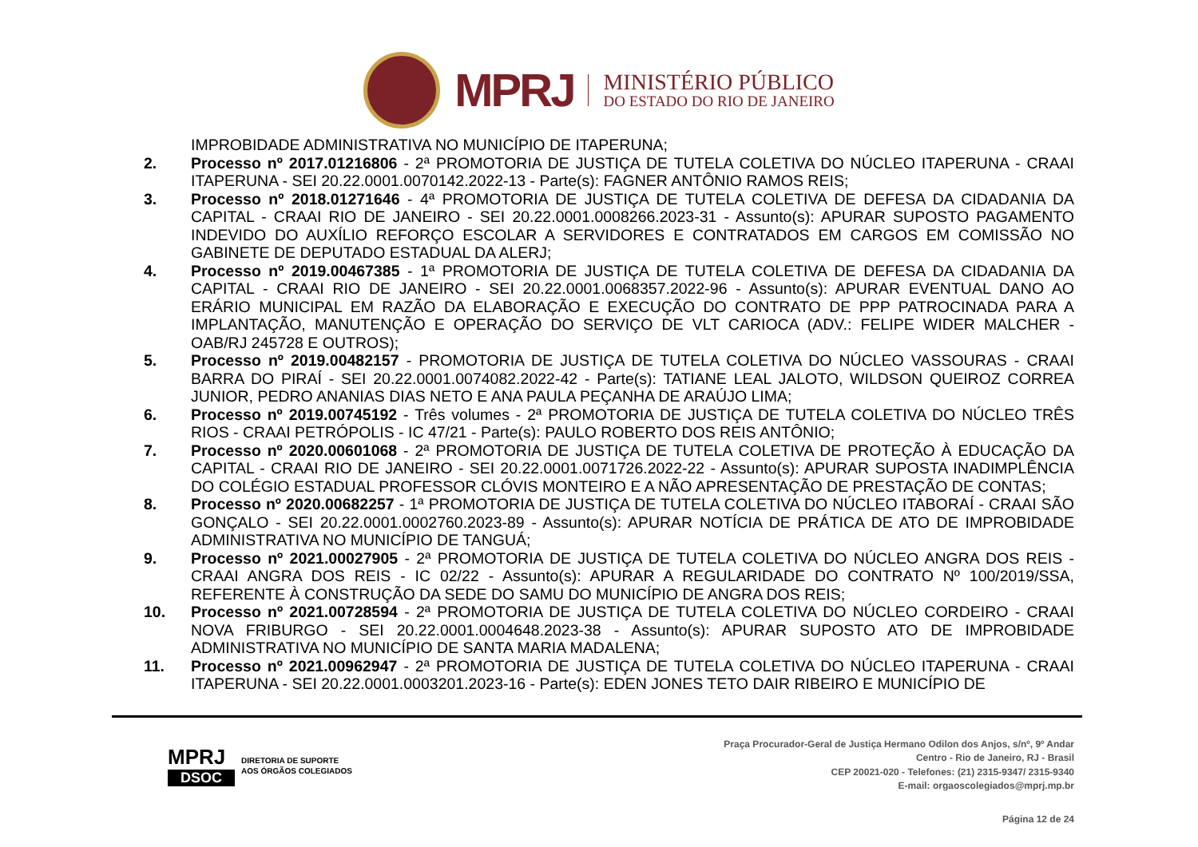MPRJ
MINISTÉRIO PÚBLICO
DO ESTADO DO RIO DE JANEIRO
IMPROBIDADE ADMINISTRATIVA NO MUNICÍPIO DE ITAPERUNA;
2. Processo nº 2017.01216806 - 2ª PROMOTORIA DE JUSTIÇA DE TUTELA COLETIVA DO NÚCLEO ITAPERUNA - CRAAI ITAPERUNA - SEI 20.22.0001.0070142.2022-13 - Parte(s): FAGNER ANTÔNIO RAMOS REIS;
3. Processo nº 2018.01271646 - 4ª PROMOTORIA DE JUSTIÇA DE TUTELA COLETIVA DE DEFESA DA CIDADANIA DA CAPITAL - CRAAI RIO DE JANEIRO - SEI 20.22.0001.0008266.2023-31 - Assunto(s): APURAR SUPOSTO PAGAMENTO INDEVIDO DO AUXÍLIO REFORÇO ESCOLAR A SERVIDORES E CONTRATADOS EM CARGOS EM COMISSÃO NO GABINETE DE DEPUTADO ESTADUAL DA ALERJ;
4. Processo nº 2019.00467385 - 1ª PROMOTORIA DE JUSTIÇA DE TUTELA COLETIVA DE DEFESA DA CIDADANIA DA CAPITAL - CRAAI RIO DE JANEIRO - SEI 20.22.0001.0068357.2022-96 - Assunto(s): APURAR EVENTUAL DANO AO ERÁRIO MUNICIPAL EM RAZÃO DA ELABORAÇÃO E EXECUÇÃO DO CONTRATO DE PPP PATROCINADA PARA A IMPLANTAÇÃO, MANUTENÇÃO E OPERAÇÃO DO SERVIÇO DE VLT CARIOCA (ADV.: FELIPE WIDER MALCHER - OAB/RJ 245728 E OUTROS);
5. Processo nº 2019.00482157 - PROMOTORIA DE JUSTIÇA DE TUTELA COLETIVA DO NÚCLEO VASSOURAS - CRAAI BARRA DO PIRAÍ - SEI 20.22.0001.0074082.2022-42 - Parte(s): TATIANE LEAL JALOTO, WILDSON QUEIROZ CORREA JUNIOR, PEDRO ANANIAS DIAS NETO E ANA PAULA PEÇANHA DE ARAÚJO LIMA;
6. Processo nº 2019.00745192 - Três volumes - 2ª PROMOTORIA DE JUSTIÇA DE TUTELA COLETIVA DO NÚCLEO TRÊS RIOS - CRAAI PETRÓPOLIS - IC 47/21 - Parte(s): PAULO ROBERTO DOS REIS ANTÔNIO;
7. Processo nº 2020.00601068 - 2ª PROMOTORIA DE JUSTIÇA DE TUTELA COLETIVA DE PROTEÇÃO À EDUCAÇÃO DA CAPITAL - CRAAI RIO DE JANEIRO - SEI 20.22.0001.0071726.2022-22 - Assunto(s): APURAR SUPOSTA INADIMPLÊNCIA DO COLÉGIO ESTADUAL PROFESSOR CLÓVIS MONTEIRO E A NÃO APRESENTAÇÃO DE PRESTAÇÃO DE CONTAS;
8. Processo nº 2020.00682257 - 1ª PROMOTORIA DE JUSTIÇA DE TUTELA COLETIVA DO NÚCLEO ITABORAÍ - CRAAI SÃO GONÇALO - SEI 20.22.0001.0002760.2023-89 - Assunto(s): APURAR NOTÍCIA DE PRÁTICA DE ATO DE IMPROBIDADE ADMINISTRATIVA NO MUNICÍPIO DE TANGUÁ;
9. Processo nº 2021.00027905 - 2ª PROMOTORIA DE JUSTIÇA DE TUTELA COLETIVA DO NÚCLEO ANGRA DOS REIS - CRAAI ANGRA DOS REIS - IC 02/22 - Assunto(s): APURAR A REGULARIDADE DO CONTRATO Nº 100/2019/SSA, REFERENTE À CONSTRUÇÃO DA SEDE DO SAMU DO MUNICÍPIO DE ANGRA DOS REIS;
10. Processo nº 2021.00728594 - 2ª PROMOTORIA DE JUSTIÇA DE TUTELA COLETIVA DO NÚCLEO CORDEIRO - CRAAI NOVA FRIBURGO - SEI 20.22.0001.0004648.2023-38 - Assunto(s): APURAR SUPOSTO ATO DE IMPROBIDADE ADMINISTRATIVA NO MUNICÍPIO DE SANTA MARIA MADALENA;
11. Processo nº 2021.00962947 - 2ª PROMOTORIA DE JUSTIÇA DE TUTELA COLETIVA DO NÚCLEO ITAPERUNA - CRAAI ITAPERUNA - SEI 20.22.0001.0003201.2023-16 - Parte(s): EDEN JONES TETO DAIR RIBEIRO E MUNICÍPIO DE
MPRJ
DSOC
DIRETORIA DE SUPORTE
AOS ÓRGÃOS COLEGIADOS
Praça Procurador-Geral de Justiça Hermano Odilon dos Anjos, s/nº, 9º Andar
Centro - Rio de Janeiro, RJ - Brasil
CEP 20021-020 - Telefones: (21) 2315-9347/ 2315-9340
E-mail: orgaoscolegiados@mprj.mp.br
Página 12 de 24